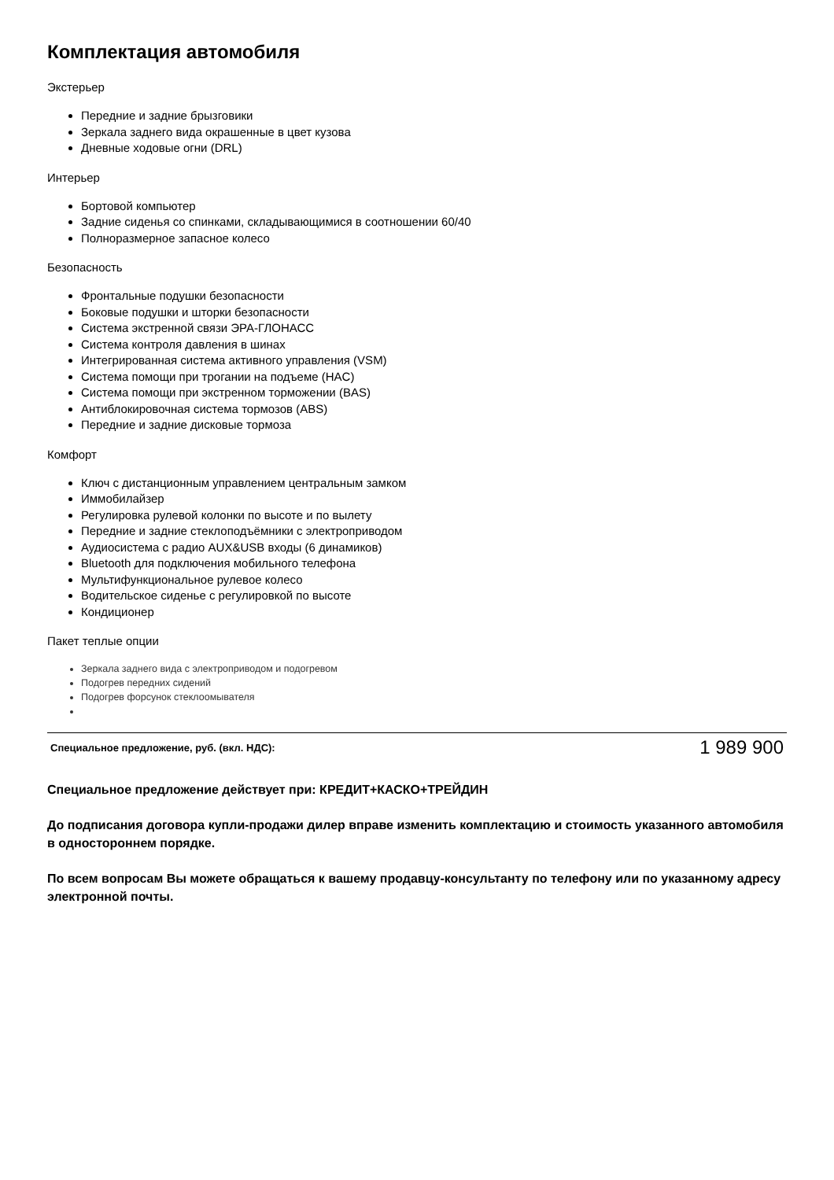Комплектация автомобиля
Экстерьер
Передние и задние брызговики
Зеркала заднего вида окрашенные в цвет кузова
Дневные ходовые огни (DRL)
Интерьер
Бортовой компьютер
Задние сиденья со спинками, складывающимися в соотношении 60/40
Полноразмерное запасное колесо
Безопасность
Фронтальные подушки безопасности
Боковые подушки и шторки безопасности
Система экстренной связи ЭРА-ГЛОНАСС
Система контроля давления в шинах
Интегрированная система активного управления (VSM)
Система помощи при трогании на подъеме (HAC)
Система помощи при экстренном торможении (BAS)
Антиблокировочная система тормозов (ABS)
Передние и задние дисковые тормоза
Комфорт
Ключ с дистанционным управлением центральным замком
Иммобилайзер
Регулировка рулевой колонки по высоте и по вылету
Передние и задние стеклоподъёмники с электроприводом
Аудиосистема с радио AUX&USB входы (6 динамиков)
Bluetooth для подключения мобильного телефона
Мультифункциональное рулевое колесо
Водительское сиденье с регулировкой по высоте
Кондиционер
Пакет теплые опции
Зеркала заднего вида с электроприводом и подогревом
Подогрев передних сидений
Подогрев форсунок стеклоомывателя
| Специальное предложение, руб. (вкл. НДС): | 1 989 900 |
Специальное предложение действует при: КРЕДИТ+КАСКО+ТРЕЙДИН
До подписания договора купли-продажи дилер вправе изменить комплектацию и стоимость указанного автомобиля в одностороннем порядке.
По всем вопросам Вы можете обращаться к вашему продавцу-консультанту по телефону или по указанному адресу электронной почты.